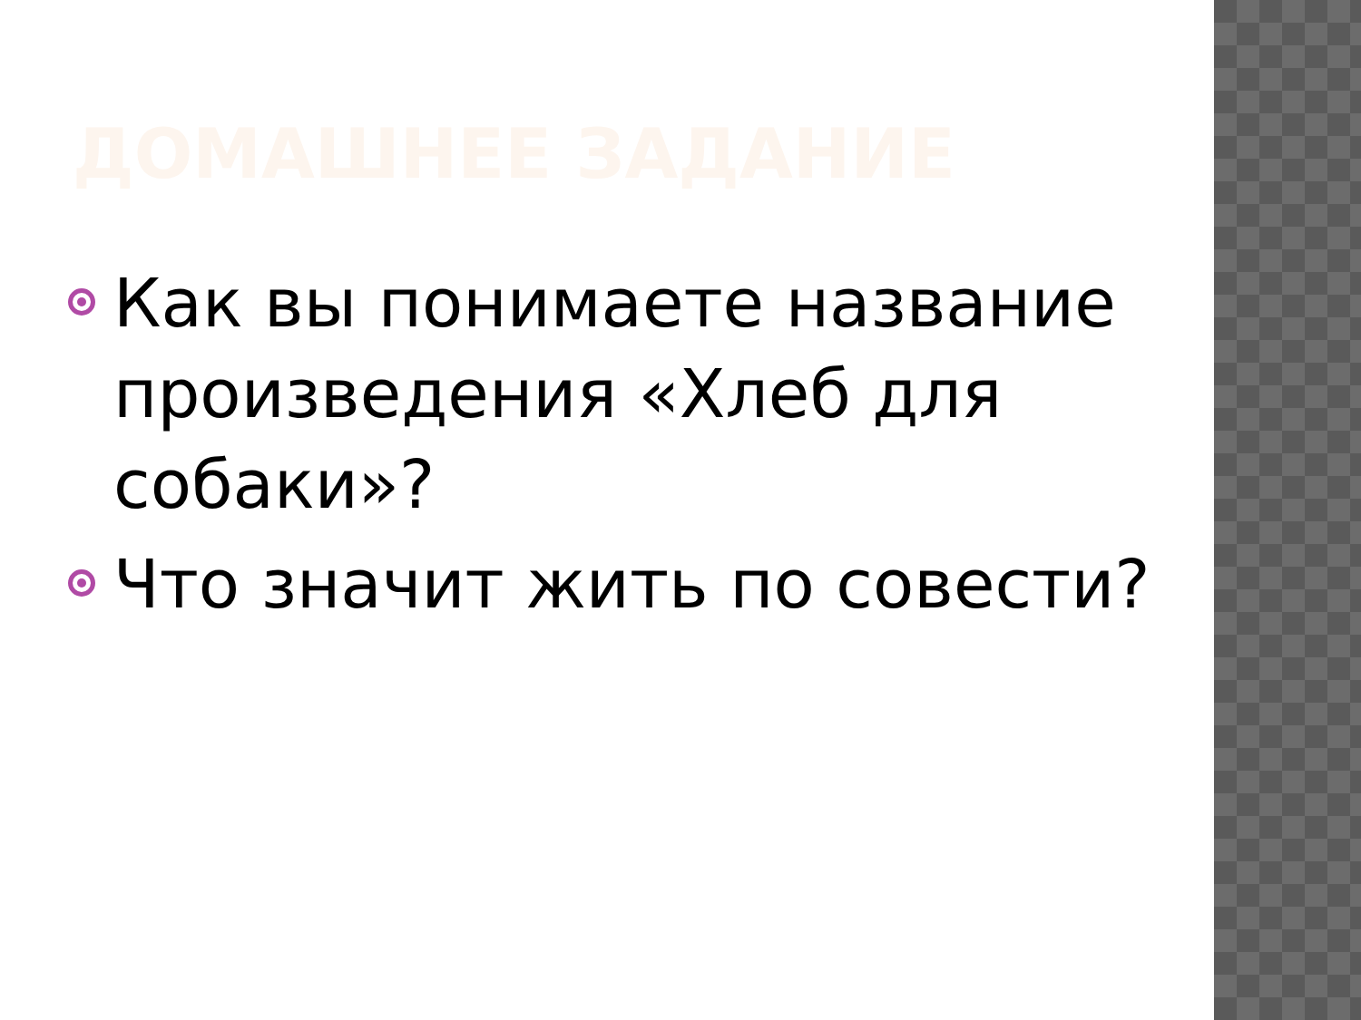ДОМАШНЕЕ ЗАДАНИЕ
Как вы понимаете название произведения «Хлеб для собаки»?
Что значит жить по совести?